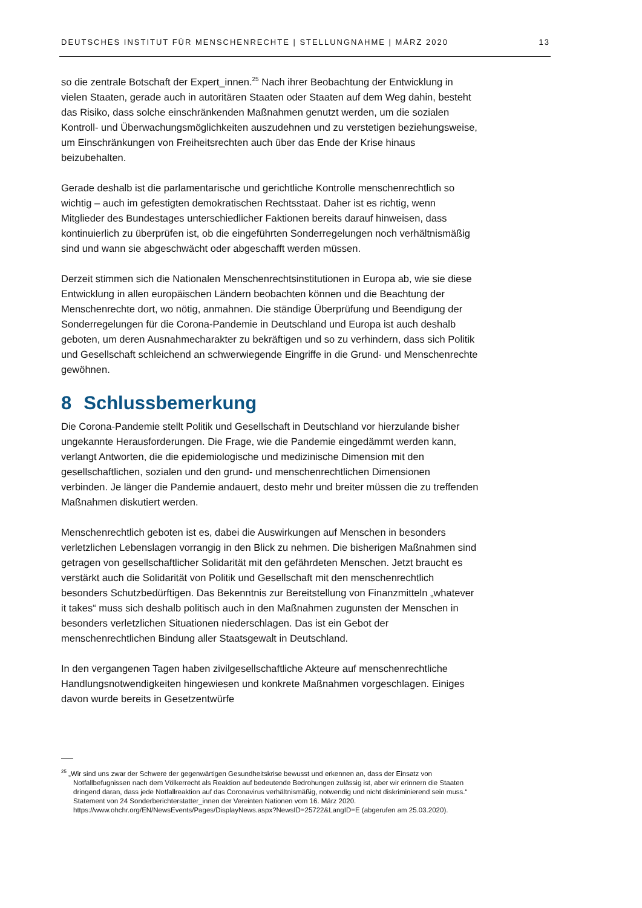DEUTSCHES INSTITUT FÜR MENSCHENRECHTE | STELLUNGNAHME | MÄRZ 2020 13
so die zentrale Botschaft der Expert_innen.<sup>25</sup> Nach ihrer Beobachtung der Entwicklung in vielen Staaten, gerade auch in autoritären Staaten oder Staaten auf dem Weg dahin, besteht das Risiko, dass solche einschränkenden Maßnahmen genutzt werden, um die sozialen Kontroll- und Überwachungsmöglichkeiten auszudehnen und zu verstetigen beziehungsweise, um Einschränkungen von Freiheitsrechten auch über das Ende der Krise hinaus beizubehalten.
Gerade deshalb ist die parlamentarische und gerichtliche Kontrolle menschenrechtlich so wichtig – auch im gefestigten demokratischen Rechtsstaat. Daher ist es richtig, wenn Mitglieder des Bundestages unterschiedlicher Faktionen bereits darauf hinweisen, dass kontinuierlich zu überprüfen ist, ob die eingeführten Sonderregelungen noch verhältnismäßig sind und wann sie abgeschwächt oder abgeschafft werden müssen.
Derzeit stimmen sich die Nationalen Menschenrechtsinstitutionen in Europa ab, wie sie diese Entwicklung in allen europäischen Ländern beobachten können und die Beachtung der Menschenrechte dort, wo nötig, anmahnen. Die ständige Überprüfung und Beendigung der Sonderregelungen für die Corona-Pandemie in Deutschland und Europa ist auch deshalb geboten, um deren Ausnahmecharakter zu bekräftigen und so zu verhindern, dass sich Politik und Gesellschaft schleichend an schwerwiegende Eingriffe in die Grund- und Menschenrechte gewöhnen.
8 Schlussbemerkung
Die Corona-Pandemie stellt Politik und Gesellschaft in Deutschland vor hierzulande bisher ungekannte Herausforderungen. Die Frage, wie die Pandemie eingedämmt werden kann, verlangt Antworten, die die epidemiologische und medizinische Dimension mit den gesellschaftlichen, sozialen und den grund- und menschenrechtlichen Dimensionen verbinden. Je länger die Pandemie andauert, desto mehr und breiter müssen die zu treffenden Maßnahmen diskutiert werden.
Menschenrechtlich geboten ist es, dabei die Auswirkungen auf Menschen in besonders verletzlichen Lebenslagen vorrangig in den Blick zu nehmen. Die bisherigen Maßnahmen sind getragen von gesellschaftlicher Solidarität mit den gefährdeten Menschen. Jetzt braucht es verstärkt auch die Solidarität von Politik und Gesellschaft mit den menschenrechtlich besonders Schutzbedürftigen. Das Bekenntnis zur Bereitstellung von Finanzmitteln „whatever it takes“ muss sich deshalb politisch auch in den Maßnahmen zugunsten der Menschen in besonders verletzlichen Situationen niederschlagen. Das ist ein Gebot der menschenrechtlichen Bindung aller Staatsgewalt in Deutschland.
In den vergangenen Tagen haben zivilgesellschaftliche Akteure auf menschenrechtliche Handlungsnotwendigkeiten hingewiesen und konkrete Maßnahmen vorgeschlagen. Einiges davon wurde bereits in Gesetzentwürfe
<sup>25</sup> „Wir sind uns zwar der Schwere der gegenwärtigen Gesundheitskrise bewusst und erkennen an, dass der Einsatz von Notfallbefugnissen nach dem Völkerrecht als Reaktion auf bedeutende Bedrohungen zulässig ist, aber wir erinnern die Staaten dringend daran, dass jede Notfallreaktion auf das Coronavirus verhältnismäßig, notwendig und nicht diskriminierend sein muss.“ Statement von 24 Sonderberichterstatter_innen der Vereinten Nationen vom 16. März 2020. https://www.ohchr.org/EN/NewsEvents/Pages/DisplayNews.aspx?NewsID=25722&LangID=E (abgerufen am 25.03.2020).